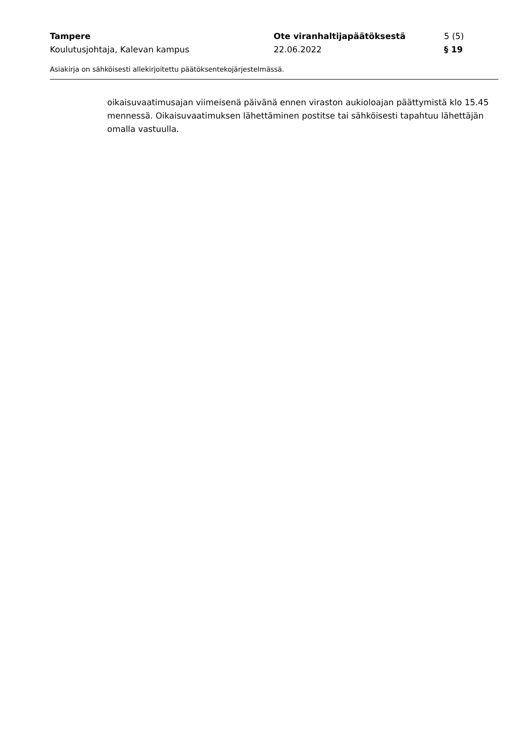Tampere Ote viranhaltijapäätöksestä 5 (5)
Koulutusjohtaja, Kalevan kampus 22.06.2022 § 19
Asiakirja on sähköisesti allekirjoitettu päätöksentekojärjestelmässä.
oikaisuvaatimusajan viimeisenä päivänä ennen viraston aukioloajan päättymistä klo 15.45 mennessä. Oikaisuvaatimuksen lähettäminen postitse tai sähköisesti tapahtuu lähettäjän omalla vastuulla.